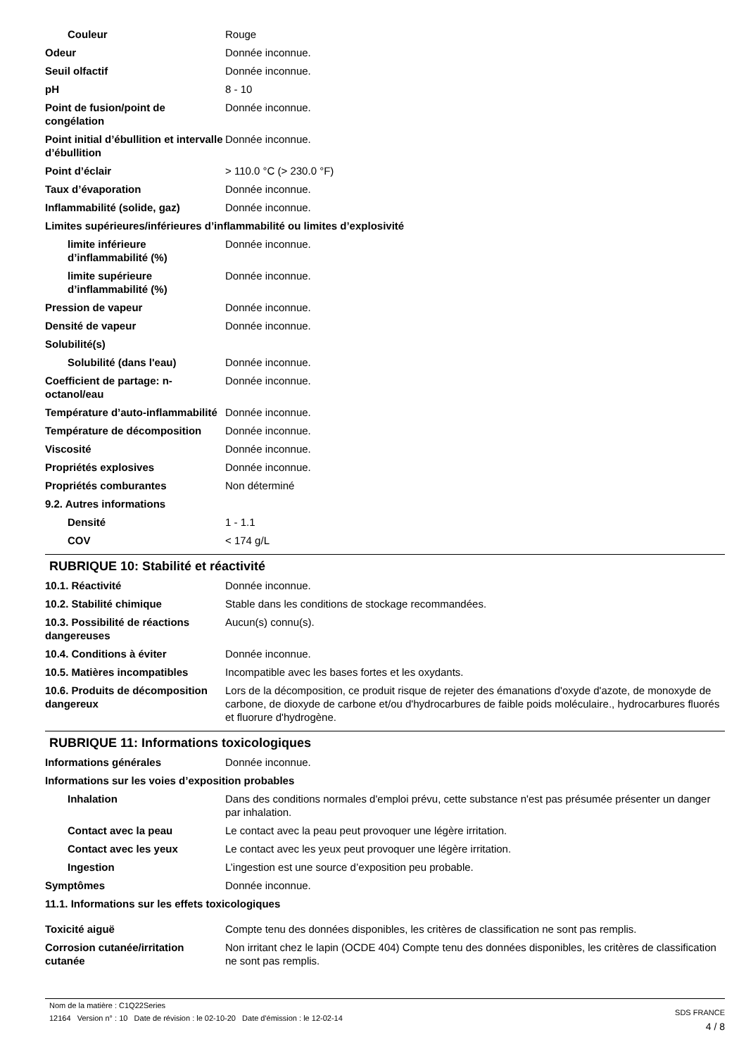| Couleur | Rouge |
| Odeur | Donnée inconnue. |
| Seuil olfactif | Donnée inconnue. |
| pH | 8 - 10 |
| Point de fusion/point de congélation | Donnée inconnue. |
| Point initial d’ébullition et intervalle d’ébullition | Donnée inconnue. |
| Point d’éclair | > 110.0 °C (> 230.0 °F) |
| Taux d’évaporation | Donnée inconnue. |
| Inflammabilité (solide, gaz) | Donnée inconnue. |
| Limites supérieures/inférieures d’inflammabilité ou limites d’explosivité | |
| limite inférieure d’inflammabilité (%) | Donnée inconnue. |
| limite supérieure d’inflammabilité (%) | Donnée inconnue. |
| Pression de vapeur | Donnée inconnue. |
| Densité de vapeur | Donnée inconnue. |
| Solubilité(s) | |
| Solubilité (dans l'eau) | Donnée inconnue. |
| Coefficient de partage: n-octanol/eau | Donnée inconnue. |
| Température d’auto-inflammabilité | Donnée inconnue. |
| Température de décomposition | Donnée inconnue. |
| Viscosité | Donnée inconnue. |
| Propriétés explosives | Donnée inconnue. |
| Propriétés comburantes | Non déterminé |
| 9.2. Autres informations | |
| Densité | 1 - 1.1 |
| COV | < 174 g/L |
RUBRIQUE 10: Stabilité et réactivité
| 10.1. Réactivité | Donnée inconnue. |
| 10.2. Stabilité chimique | Stable dans les conditions de stockage recommandées. |
| 10.3. Possibilité de réactions dangereuses | Aucun(s) connu(s). |
| 10.4. Conditions à éviter | Donnée inconnue. |
| 10.5. Matières incompatibles | Incompatible avec les bases fortes et les oxydants. |
| 10.6. Produits de décomposition dangereux | Lors de la décomposition, ce produit risque de rejeter des émanations d'oxyde d'azote, de monoxyde de carbone, de dioxyde de carbone et/ou d'hydrocarbures de faible poids moléculaire., hydrocarbures fluorés et fluorure d'hydrogène. |
RUBRIQUE 11: Informations toxicologiques
| Informations générales | Donnée inconnue. |
| Informations sur les voies d’exposition probables | |
| Inhalation | Dans des conditions normales d'emploi prévu, cette substance n'est pas présumée présenter un danger par inhalation. |
| Contact avec la peau | Le contact avec la peau peut provoquer une légère irritation. |
| Contact avec les yeux | Le contact avec les yeux peut provoquer une légère irritation. |
| Ingestion | L’ingestion est une source d’exposition peu probable. |
| Symptômes | Donnée inconnue. |
| 11.1. Informations sur les effets toxicologiques | |
| Toxicité aiguë | Compte tenu des données disponibles, les critères de classification ne sont pas remplis. |
| Corrosion cutanée/irritation cutanée | Non irritant chez le lapin (OCDE 404) Compte tenu des données disponibles, les critères de classification ne sont pas remplis. |
Nom de la matière : C1Q22Series
12164 Version n° : 10 Date de révision : le 02-10-20 Date d'émission : le 12-02-14
SDS FRANCE
4 / 8